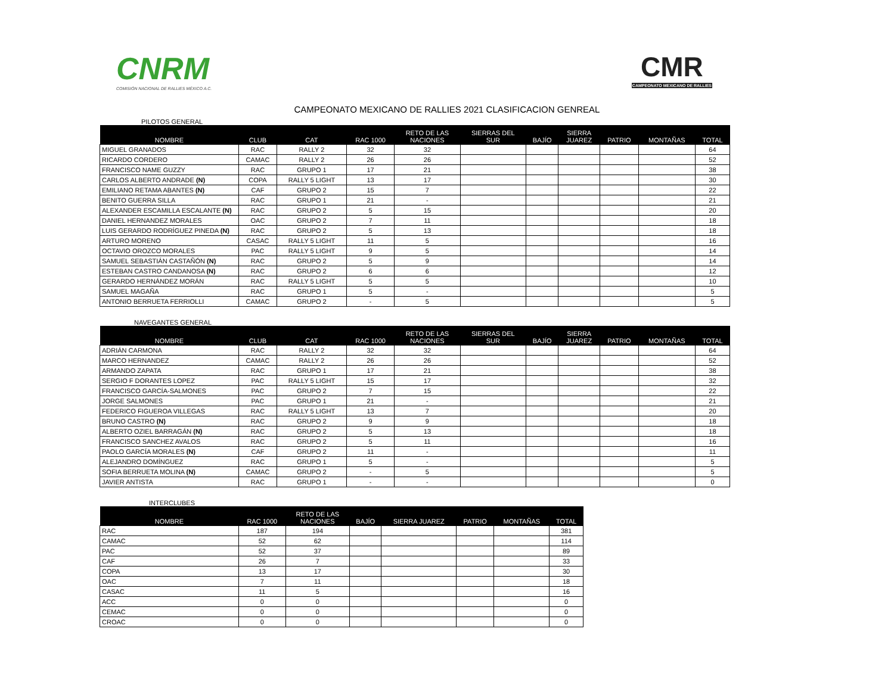CNRM
COMISIÓN NACIONAL DE RALLIES MÉXICO A.C.
CMR
CAMPEONATO MEXICANO DE RALLIES
CAMPEONATO MEXICANO DE RALLIES 2021 CLASIFICACION GENREAL
PILOTOS GENERAL
| NOMBRE | CLUB | CAT | RAC 1000 | RETO DE LAS NACIONES | SIERRAS DEL SUR | BAJÍO | SIERRA JUAREZ | PATRIO | MONTAÑAS | TOTAL |
| --- | --- | --- | --- | --- | --- | --- | --- | --- | --- | --- |
| MIGUEL GRANADOS | RAC | RALLY 2 | 32 | 32 | | | | | | 64 |
| RICARDO CORDERO | CAMAC | RALLY 2 | 26 | 26 | | | | | | 52 |
| FRANCISCO NAME GUZZY | RAC | GRUPO 1 | 17 | 21 | | | | | | 38 |
| CARLOS ALBERTO ANDRADE (N) | COPA | RALLY 5 LIGHT | 13 | 17 | | | | | | 30 |
| EMILIANO RETAMA ABANTES (N) | CAF | GRUPO 2 | 15 | 7 | | | | | | 22 |
| BENITO GUERRA SILLA | RAC | GRUPO 1 | 21 | - | | | | | | 21 |
| ALEXANDER ESCAMILLA ESCALANTE (N) | RAC | GRUPO 2 | 5 | 15 | | | | | | 20 |
| DANIEL HERNANDEZ MORALES | OAC | GRUPO 2 | 7 | 11 | | | | | | 18 |
| LUIS GERARDO RODRÍGUEZ PINEDA (N) | RAC | GRUPO 2 | 5 | 13 | | | | | | 18 |
| ARTURO MORENO | CASAC | RALLY 5 LIGHT | 11 | 5 | | | | | | 16 |
| OCTAVIO OROZCO MORALES | PAC | RALLY 5 LIGHT | 9 | 5 | | | | | | 14 |
| SAMUEL SEBASTIÁN CASTAÑÓN (N) | RAC | GRUPO 2 | 5 | 9 | | | | | | 14 |
| ESTEBAN CASTRO CANDANOSA (N) | RAC | GRUPO 2 | 6 | 6 | | | | | | 12 |
| GERARDO HERNÁNDEZ MORÁN | RAC | RALLY 5 LIGHT | 5 | 5 | | | | | | 10 |
| SAMUEL MAGAÑA | RAC | GRUPO 1 | 5 | - | | | | | | 5 |
| ANTONIO BERRUETA FERRIOLLI | CAMAC | GRUPO 2 | - | 5 | | | | | | 5 |
NAVEGANTES GENERAL
| NOMBRE | CLUB | CAT | RAC 1000 | RETO DE LAS NACIONES | SIERRAS DEL SUR | BAJÍO | SIERRA JUAREZ | PATRIO | MONTAÑAS | TOTAL |
| --- | --- | --- | --- | --- | --- | --- | --- | --- | --- | --- |
| ADRIÁN CARMONA | RAC | RALLY 2 | 32 | 32 | | | | | | 64 |
| MARCO HERNANDEZ | CAMAC | RALLY 2 | 26 | 26 | | | | | | 52 |
| ARMANDO ZAPATA | RAC | GRUPO 1 | 17 | 21 | | | | | | 38 |
| SERGIO F DORANTES LOPEZ | PAC | RALLY 5 LIGHT | 15 | 17 | | | | | | 32 |
| FRANCISCO GARCÍA-SALMONES | PAC | GRUPO 2 | 7 | 15 | | | | | | 22 |
| JORGE SALMONES | PAC | GRUPO 1 | 21 | - | | | | | | 21 |
| FEDERICO FIGUEROA VILLEGAS | RAC | RALLY 5 LIGHT | 13 | 7 | | | | | | 20 |
| BRUNO CASTRO (N) | RAC | GRUPO 2 | 9 | 9 | | | | | | 18 |
| ALBERTO OZIEL BARRAGÁN (N) | RAC | GRUPO 2 | 5 | 13 | | | | | | 18 |
| FRANCISCO SANCHEZ AVALOS | RAC | GRUPO 2 | 5 | 11 | | | | | | 16 |
| PAOLO GARCÍA MORALES (N) | CAF | GRUPO 2 | 11 | - | | | | | | 11 |
| ALEJANDRO DOMÍNGUEZ | RAC | GRUPO 1 | 5 | - | | | | | | 5 |
| SOFIA BERRUETA MOLINA (N) | CAMAC | GRUPO 2 | - | 5 | | | | | | 5 |
| JAVIER ANTISTA | RAC | GRUPO 1 | - | - | | | | | | 0 |
INTERCLUBES
| NOMBRE | RAC 1000 | RETO DE LAS NACIONES | BAJÍO | SIERRA JUAREZ | PATRIO | MONTAÑAS | TOTAL |
| --- | --- | --- | --- | --- | --- | --- | --- |
| RAC | 187 | 194 | | | | | 381 |
| CAMAC | 52 | 62 | | | | | 114 |
| PAC | 52 | 37 | | | | | 89 |
| CAF | 26 | 7 | | | | | 33 |
| COPA | 13 | 17 | | | | | 30 |
| OAC | 7 | 11 | | | | | 18 |
| CASAC | 11 | 5 | | | | | 16 |
| ACC | 0 | 0 | | | | | 0 |
| CEMAC | 0 | 0 | | | | | 0 |
| CROAC | 0 | 0 | | | | | 0 |